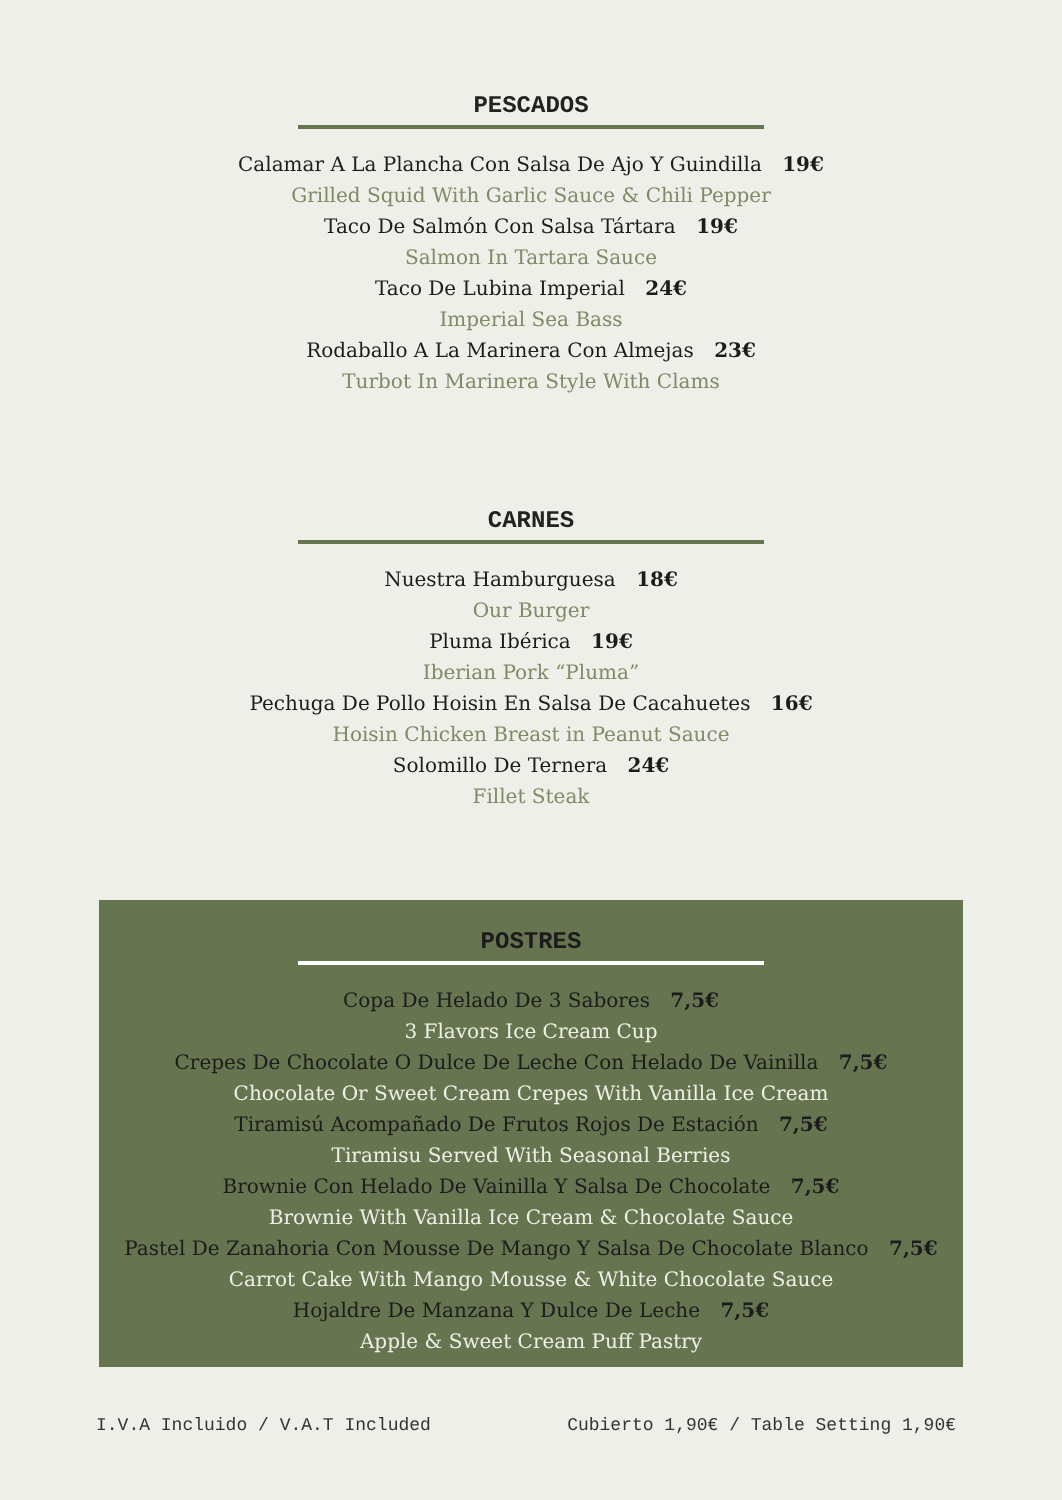PESCADOS
Calamar A La Plancha Con Salsa De Ajo Y Guindilla 19€
Grilled Squid With Garlic Sauce & Chili Pepper
Taco De Salmón Con Salsa Tártara 19€
Salmon In Tartara Sauce
Taco De Lubina Imperial 24€
Imperial Sea Bass
Rodaballo A La Marinera Con Almejas 23€
Turbot In Marinera Style With Clams
CARNES
Nuestra Hamburguesa 18€
Our Burger
Pluma Ibérica 19€
Iberian Pork “Pluma”
Pechuga De Pollo Hoisin En Salsa De Cacahuetes 16€
Hoisin Chicken Breast in Peanut Sauce
Solomillo De Ternera 24€
Fillet Steak
POSTRES
Copa De Helado De 3 Sabores 7,5€
3 Flavors Ice Cream Cup
Crepes De Chocolate O Dulce De Leche Con Helado De Vainilla 7,5€
Chocolate Or Sweet Cream Crepes With Vanilla Ice Cream
Tiramisú Acompañado De Frutos Rojos De Estación 7,5€
Tiramisu Served With Seasonal Berries
Brownie Con Helado De Vainilla Y Salsa De Chocolate 7,5€
Brownie With Vanilla Ice Cream & Chocolate Sauce
Pastel De Zanahoria Con Mousse De Mango Y Salsa De Chocolate Blanco 7,5€
Carrot Cake With Mango Mousse & White Chocolate Sauce
Hojaldre De Manzana Y Dulce De Leche 7,5€
Apple & Sweet Cream Puff Pastry
I.V.A Incluido / V.A.T Included Cubierto 1,90€ / Table Setting 1,90€